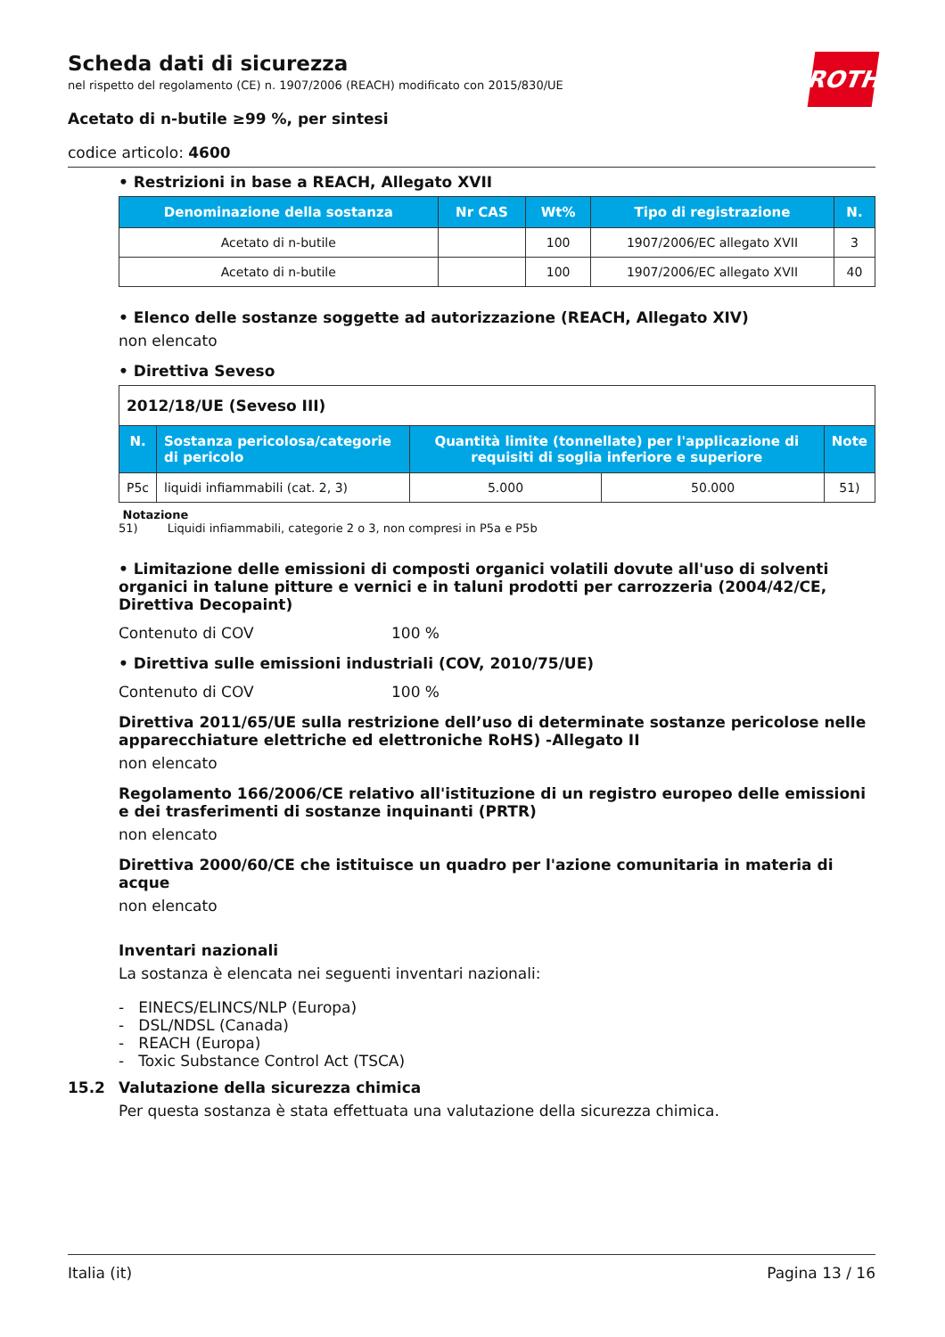ROTH
Scheda dati di sicurezza
nel rispetto del regolamento (CE) n. 1907/2006 (REACH) modificato con 2015/830/UE
Acetato di n-butile ≥99 %, per sintesi
codice articolo: 4600
• Restrizioni in base a REACH, Allegato XVII
| Denominazione della sostanza | Nr CAS | Wt% | Tipo di registrazione | N. |
| --- | --- | --- | --- | --- |
| Acetato di n-butile | | 100 | 1907/2006/EC allegato XVII | 3 |
| Acetato di n-butile | | 100 | 1907/2006/EC allegato XVII | 40 |
• Elenco delle sostanze soggette ad autorizzazione (REACH, Allegato XIV)
non elencato
• Direttiva Seveso
| 2012/18/UE (Seveso III) | | | | |
| N. | Sostanza pericolosa/categorie di pericolo | Quantità limite (tonnellate) per l'applicazione di requisiti di soglia inferiore e superiore | | Note |
| P5c | liquidi infiammabili (cat. 2, 3) | 5.000 | 50.000 | 51) |
Notazione
51) Liquidi infiammabili, categorie 2 o 3, non compresi in P5a e P5b
• Limitazione delle emissioni di composti organici volatili dovute all'uso di solventi organici in talune pitture e vernici e in taluni prodotti per carrozzeria (2004/42/CE, Direttiva Decopaint)
Contenuto di COV 100 %
• Direttiva sulle emissioni industriali (COV, 2010/75/UE)
Contenuto di COV 100 %
Direttiva 2011/65/UE sulla restrizione dell’uso di determinate sostanze pericolose nelle apparecchiature elettriche ed elettroniche RoHS) -Allegato II
non elencato
Regolamento 166/2006/CE relativo all'istituzione di un registro europeo delle emissioni e dei trasferimenti di sostanze inquinanti (PRTR)
non elencato
Direttiva 2000/60/CE che istituisce un quadro per l'azione comunitaria in materia di acque
non elencato
Inventari nazionali
La sostanza è elencata nei seguenti inventari nazionali:
- EINECS/ELINCS/NLP (Europa)
- DSL/NDSL (Canada)
- REACH (Europa)
- Toxic Substance Control Act (TSCA)
15.2 Valutazione della sicurezza chimica
Per questa sostanza è stata effettuata una valutazione della sicurezza chimica.
Italia (it) Pagina 13 / 16